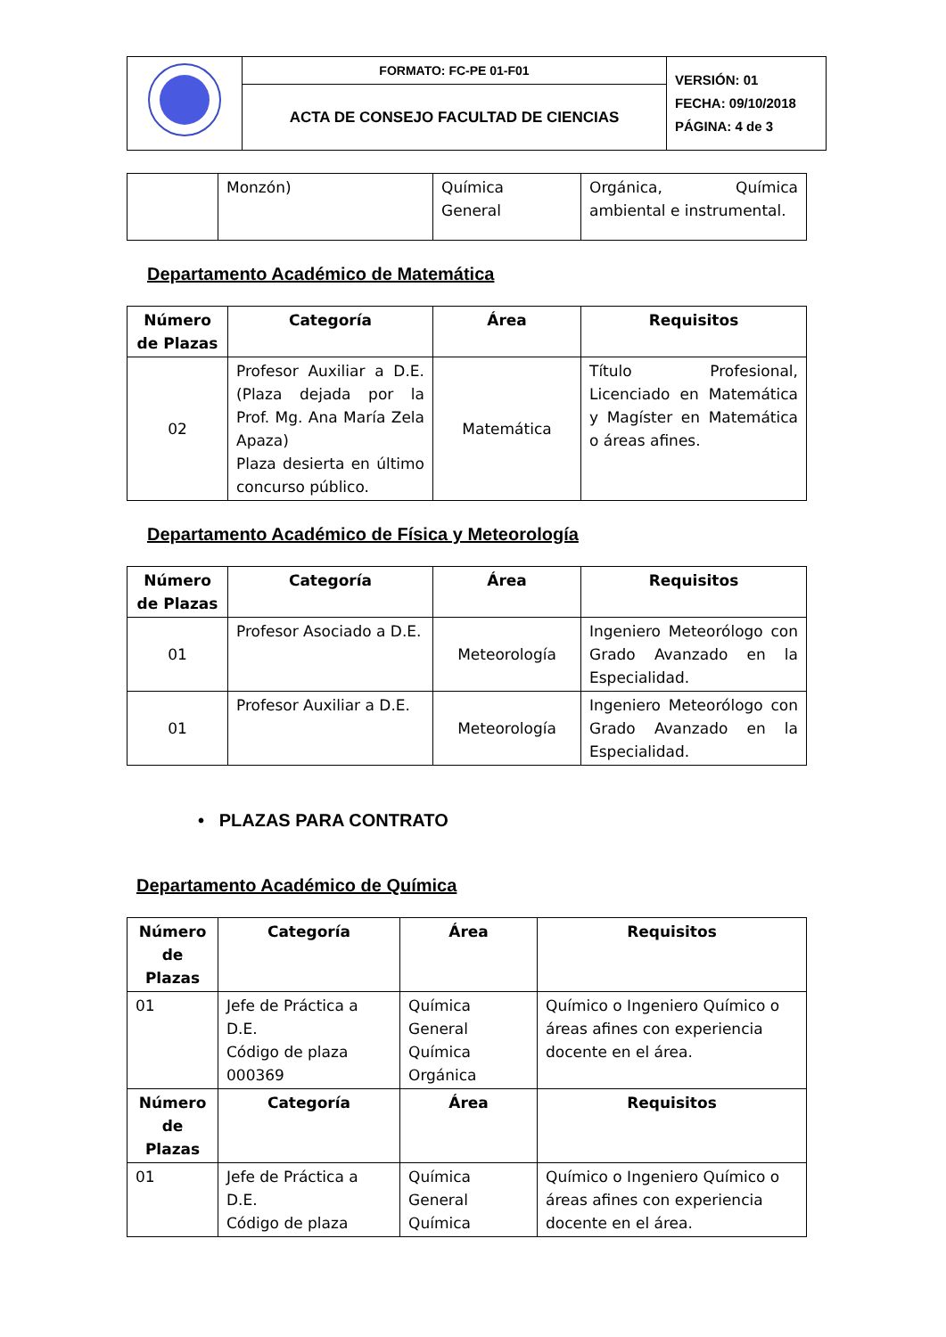| | FORMATO: FC-PE 01-F01 | VERSIÓN: 01 FECHA: 09/10/2018 PÁGINA: 4 de 3 |
| | ACTA DE CONSEJO FACULTAD DE CIENCIAS | |
| | Monzón) | Química General | Orgánica, Química ambiental e instrumental. |
Departamento Académico de Matemática
| Número de Plazas | Categoría | Área | Requisitos |
| --- | --- | --- | --- |
| 02 | Profesor Auxiliar a D.E. (Plaza dejada por la Prof. Mg. Ana María Zela Apaza) Plaza desierta en último concurso público. | Matemática | Título Profesional, Licenciado en Matemática y Magíster en Matemática o áreas afines. |
Departamento Académico de Física y Meteorología
| Número de Plazas | Categoría | Área | Requisitos |
| --- | --- | --- | --- |
| 01 | Profesor Asociado a D.E. | Meteorología | Ingeniero Meteorólogo con Grado Avanzado en la Especialidad. |
| 01 | Profesor Auxiliar a D.E. | Meteorología | Ingeniero Meteorólogo con Grado Avanzado en la Especialidad. |
• PLAZAS PARA CONTRATO
Departamento Académico de Química
| Número de Plazas | Categoría | Área | Requisitos |
| --- | --- | --- | --- |
| 01 | Jefe de Práctica a D.E. Código de plaza 000369 | Química General Química Orgánica | Químico o Ingeniero Químico o áreas afines con experiencia docente en el área. |
| Número de Plazas | Categoría | Área | Requisitos |
| 01 | Jefe de Práctica a D.E. Código de plaza | Química General Química | Químico o Ingeniero Químico o áreas afines con experiencia docente en el área. |